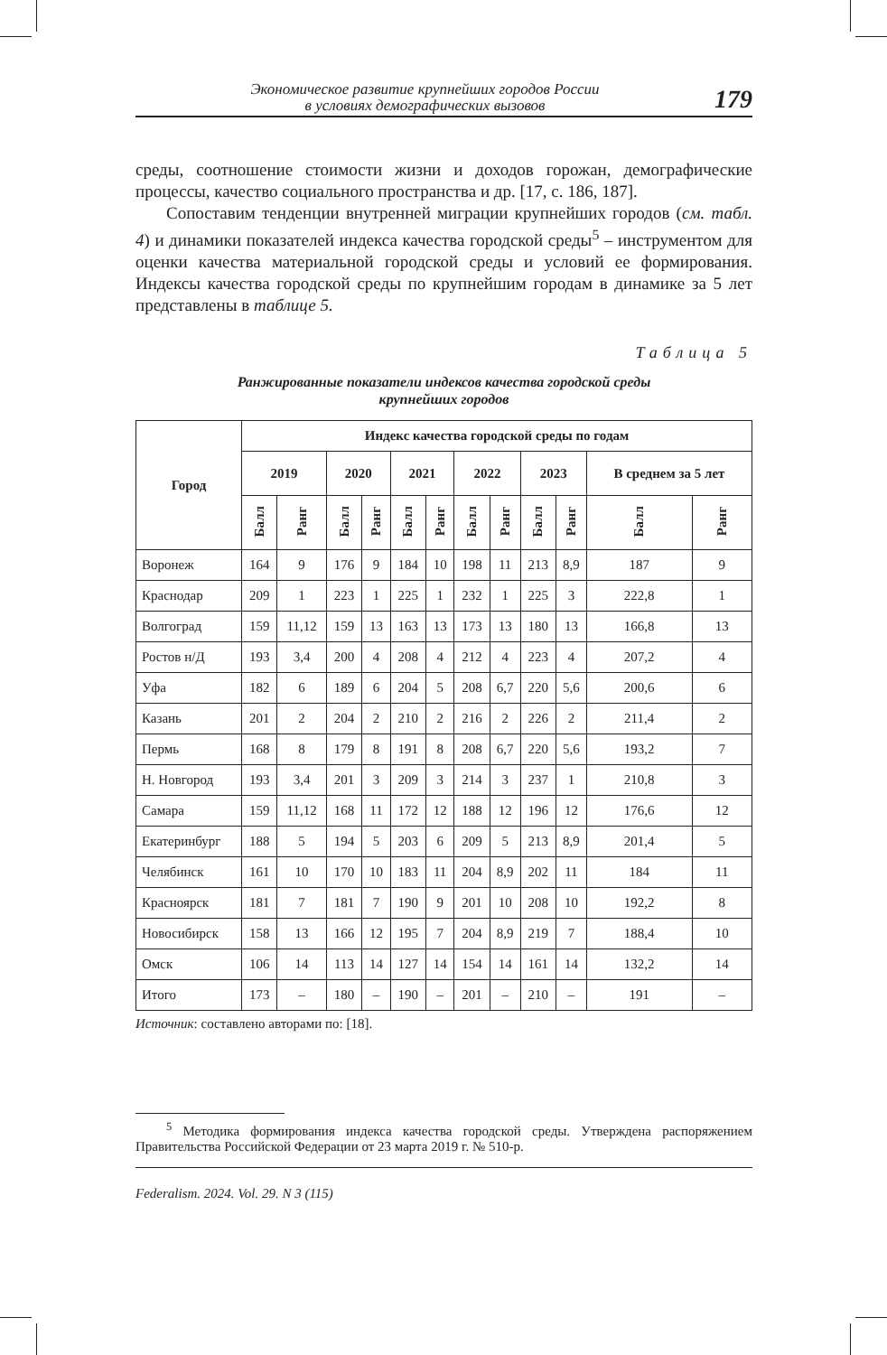Экономическое развитие крупнейших городов России
в условиях демографических вызовов
179
среды, соотношение стоимости жизни и доходов горожан, демографические процессы, качество социального пространства и др. [17, с. 186, 187].
Сопоставим тенденции внутренней миграции крупнейших городов (см. табл. 4) и динамики показателей индекса качества городской среды<sup>5</sup> – инструментом для оценки качества материальной городской среды и условий ее формирования. Индексы качества городской среды по крупнейшим городам в динамике за 5 лет представлены в таблице 5.
Таблица 5
Ранжированные показатели индексов качества городской среды
крупнейших городов
| Город | Индекс качества городской среды по годам | | | | | | | | | | | |
| --- | --- | --- | --- | --- | --- | --- | --- | --- | --- | --- | --- | --- |
| | 2019 | | 2020 | | 2021 | | 2022 | | 2023 | | В среднем за 5 лет | |
| | Балл | Ранг | Балл | Ранг | Балл | Ранг | Балл | Ранг | Балл | Ранг | Балл | Ранг |
| Воронеж | 164 | 9 | 176 | 9 | 184 | 10 | 198 | 11 | 213 | 8,9 | 187 | 9 |
| Краснодар | 209 | 1 | 223 | 1 | 225 | 1 | 232 | 1 | 225 | 3 | 222,8 | 1 |
| Волгоград | 159 | 11,12 | 159 | 13 | 163 | 13 | 173 | 13 | 180 | 13 | 166,8 | 13 |
| Ростов н/Д | 193 | 3,4 | 200 | 4 | 208 | 4 | 212 | 4 | 223 | 4 | 207,2 | 4 |
| Уфа | 182 | 6 | 189 | 6 | 204 | 5 | 208 | 6,7 | 220 | 5,6 | 200,6 | 6 |
| Казань | 201 | 2 | 204 | 2 | 210 | 2 | 216 | 2 | 226 | 2 | 211,4 | 2 |
| Пермь | 168 | 8 | 179 | 8 | 191 | 8 | 208 | 6,7 | 220 | 5,6 | 193,2 | 7 |
| Н. Новгород | 193 | 3,4 | 201 | 3 | 209 | 3 | 214 | 3 | 237 | 1 | 210,8 | 3 |
| Самара | 159 | 11,12 | 168 | 11 | 172 | 12 | 188 | 12 | 196 | 12 | 176,6 | 12 |
| Екатеринбург | 188 | 5 | 194 | 5 | 203 | 6 | 209 | 5 | 213 | 8,9 | 201,4 | 5 |
| Челябинск | 161 | 10 | 170 | 10 | 183 | 11 | 204 | 8,9 | 202 | 11 | 184 | 11 |
| Красноярск | 181 | 7 | 181 | 7 | 190 | 9 | 201 | 10 | 208 | 10 | 192,2 | 8 |
| Новосибирск | 158 | 13 | 166 | 12 | 195 | 7 | 204 | 8,9 | 219 | 7 | 188,4 | 10 |
| Омск | 106 | 14 | 113 | 14 | 127 | 14 | 154 | 14 | 161 | 14 | 132,2 | 14 |
| Итого | 173 | – | 180 | – | 190 | – | 201 | – | 210 | – | 191 | – |
Источник: составлено авторами по: [18].
<sup>5</sup> Методика формирования индекса качества городской среды. Утверждена распоряжением Правительства Российской Федерации от 23 марта 2019 г. № 510-р.
Federalism. 2024. Vol. 29. N 3 (115)